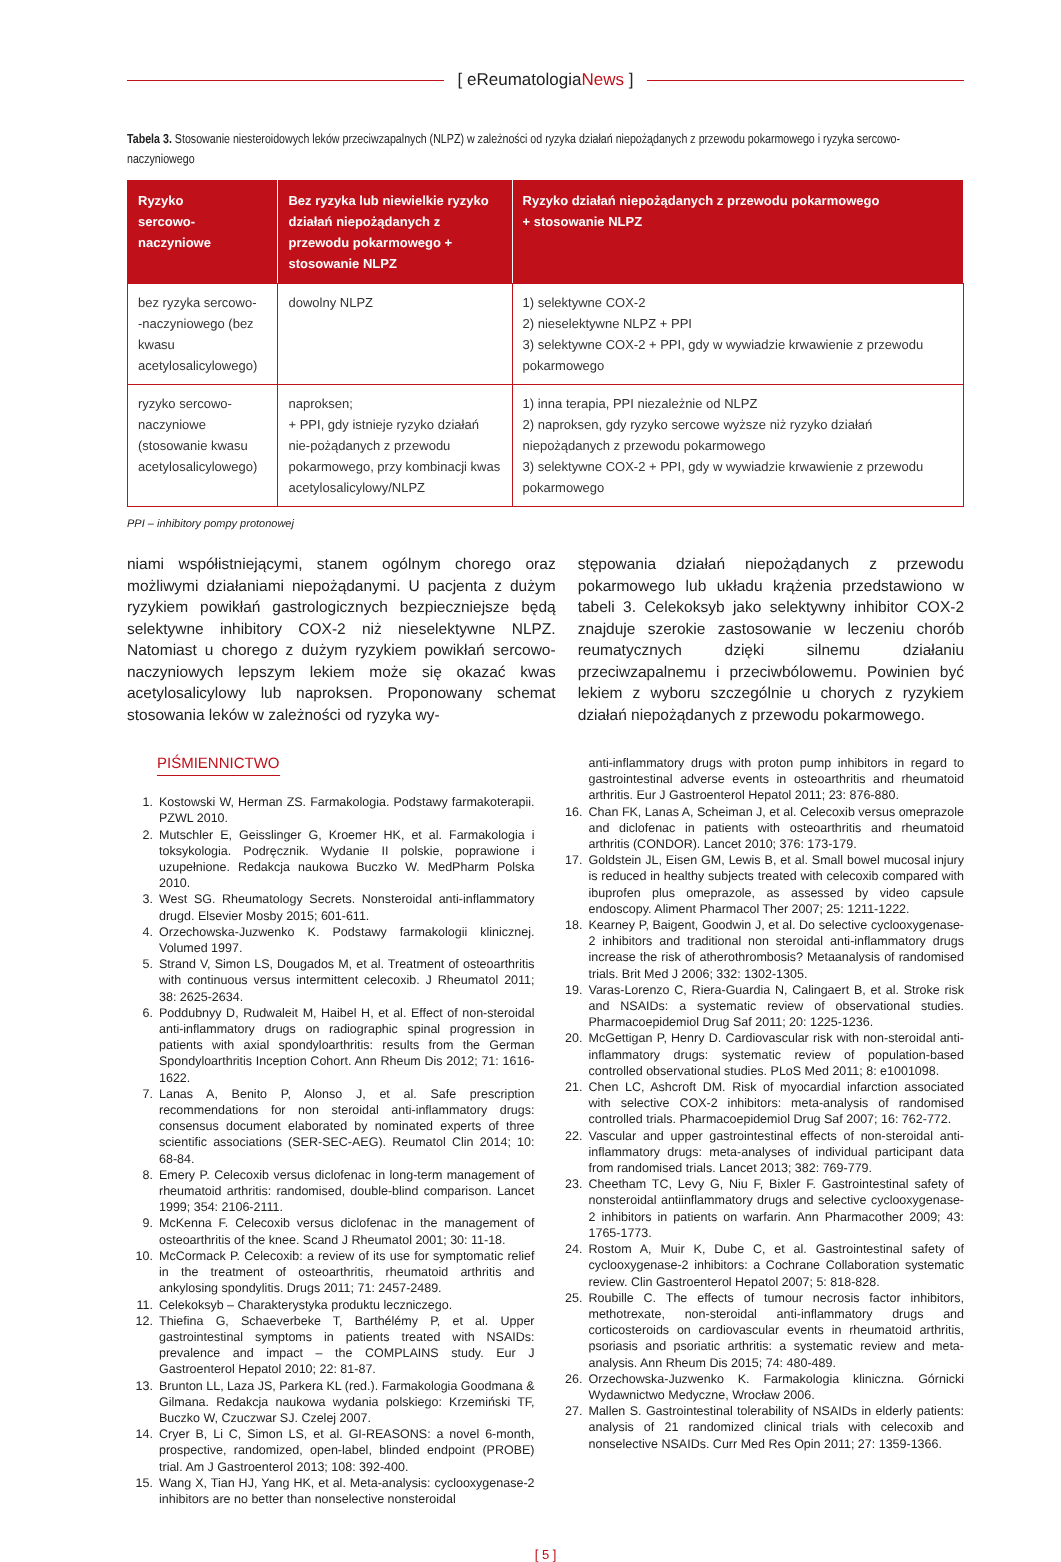[ eReumatologiaNews ]
Tabela 3. Stosowanie niesteroidowych leków przeciwzapalnych (NLPZ) w zależności od ryzyka działań niepożądanych z przewodu pokarmowego i ryzyka sercowo-naczyniowego
| Ryzyko sercowo-naczyniowe | Bez ryzyka lub niewielkie ryzyko działań niepożądanych z przewodu pokarmowego + stosowanie NLPZ | Ryzyko działań niepożądanych z przewodu pokarmowego + stosowanie NLPZ |
| --- | --- | --- |
| bez ryzyka sercowo- -naczyniowego (bez kwasu acetylosalicylowego) | dowolny NLPZ | 1) selektywne COX-2 2) nieselektywne NLPZ + PPI 3) selektywne COX-2 + PPI, gdy w wywiadzie krwawienie z przewodu pokarmowego |
| ryzyko sercowo-naczyniowe (stosowanie kwasu acetylosalicylowego) | naproksen; + PPI, gdy istnieje ryzyko działań nie-pożądanych z przewodu pokarmowego, przy kombinacji kwas acetylosalicylowy/NLPZ | 1) inna terapia, PPI niezależnie od NLPZ 2) naproksen, gdy ryzyko sercowe wyższe niż ryzyko działań niepożądanych z przewodu pokarmowego 3) selektywne COX-2 + PPI, gdy w wywiadzie krwawienie z przewodu pokarmowego |
PPI – inhibitory pompy protonowej
niami współistniejącymi, stanem ogólnym chorego oraz możliwymi działaniami niepożądanymi. U pacjenta z dużym ryzykiem powikłań gastrologicznych bezpieczniejsze będą selektywne inhibitory COX-2 niż nieselektywne NLPZ. Natomiast u chorego z dużym ryzykiem powikłań sercowo-naczyniowych lepszym lekiem może się okazać kwas acetylosalicylowy lub naproksen. Proponowany schemat stosowania leków w zależności od ryzyka wy-
stępowania działań niepożądanych z przewodu pokarmowego lub układu krążenia przedstawiono w tabeli 3. Celekoksyb jako selektywny inhibitor COX-2 znajduje szerokie zastosowanie w leczeniu chorób reumatycznych dzięki silnemu działaniu przeciwzapalnemu i przeciwbólowemu. Powinien być lekiem z wyboru szczególnie u chorych z ryzykiem działań niepożądanych z przewodu pokarmowego.
PIŚMIENNICTWO
1. Kostowski W, Herman ZS. Farmakologia. Podstawy farmakoterapii. PZWL 2010.
2. Mutschler E, Geisslinger G, Kroemer HK, et al. Farmakologia i toksykologia. Podręcznik. Wydanie II polskie, poprawione i uzupełnione. Redakcja naukowa Buczko W. MedPharm Polska 2010.
3. West SG. Rheumatology Secrets. Nonsteroidal anti-inflammatory drugd. Elsevier Mosby 2015; 601-611.
4. Orzechowska-Juzwenko K. Podstawy farmakologii klinicznej. Volumed 1997.
5. Strand V, Simon LS, Dougados M, et al. Treatment of osteoarthritis with continuous versus intermittent celecoxib. J Rheumatol 2011; 38: 2625-2634.
6. Poddubnyy D, Rudwaleit M, Haibel H, et al. Effect of non-steroidal anti-inflammatory drugs on radiographic spinal progression in patients with axial spondyloarthritis: results from the German Spondyloarthritis Inception Cohort. Ann Rheum Dis 2012; 71: 1616-1622.
7. Lanas A, Benito P, Alonso J, et al. Safe prescription recommendations for non steroidal anti-inflammatory drugs: consensus document elaborated by nominated experts of three scientific associations (SER-SEC-AEG). Reumatol Clin 2014; 10: 68-84.
8. Emery P. Celecoxib versus diclofenac in long-term management of rheumatoid arthritis: randomised, double-blind comparison. Lancet 1999; 354: 2106-2111.
9. McKenna F. Celecoxib versus diclofenac in the management of osteoarthritis of the knee. Scand J Rheumatol 2001; 30: 11-18.
10. McCormack P. Celecoxib: a review of its use for symptomatic relief in the treatment of osteoarthritis, rheumatoid arthritis and ankylosing spondylitis. Drugs 2011; 71: 2457-2489.
11. Celekoksyb – Charakterystyka produktu leczniczego.
12. Thiefina G, Schaeverbeke T, Barthélémy P, et al. Upper gastrointestinal symptoms in patients treated with NSAIDs: prevalence and impact – the COMPLAINS study. Eur J Gastroenterol Hepatol 2010; 22: 81-87.
13. Brunton LL, Laza JS, Parkera KL (red.). Farmakologia Goodmana & Gilmana. Redakcja naukowa wydania polskiego: Krzemiński TF, Buczko W, Czuczwar SJ. Czelej 2007.
14. Cryer B, Li C, Simon LS, et al. GI-REASONS: a novel 6-month, prospective, randomized, open-label, blinded endpoint (PROBE) trial. Am J Gastroenterol 2013; 108: 392-400.
15. Wang X, Tian HJ, Yang HK, et al. Meta-analysis: cyclooxygenase-2 inhibitors are no better than nonselective nonsteroidal
anti-inflammatory drugs with proton pump inhibitors in regard to gastrointestinal adverse events in osteoarthritis and rheumatoid arthritis. Eur J Gastroenterol Hepatol 2011; 23: 876-880.
16. Chan FK, Lanas A, Scheiman J, et al. Celecoxib versus omeprazole and diclofenac in patients with osteoarthritis and rheumatoid arthritis (CONDOR). Lancet 2010; 376: 173-179.
17. Goldstein JL, Eisen GM, Lewis B, et al. Small bowel mucosal injury is reduced in healthy subjects treated with celecoxib compared with ibuprofen plus omeprazole, as assessed by video capsule endoscopy. Aliment Pharmacol Ther 2007; 25: 1211-1222.
18. Kearney P, Baigent, Goodwin J, et al. Do selective cyclooxygenase-2 inhibitors and traditional non steroidal anti-inflammatory drugs increase the risk of atherothrombosis? Metaanalysis of randomised trials. Brit Med J 2006; 332: 1302-1305.
19. Varas-Lorenzo C, Riera-Guardia N, Calingaert B, et al. Stroke risk and NSAIDs: a systematic review of observational studies. Pharmacoepidemiol Drug Saf 2011; 20: 1225-1236.
20. McGettigan P, Henry D. Cardiovascular risk with non-steroidal anti-inflammatory drugs: systematic review of population-based controlled observational studies. PLoS Med 2011; 8: e1001098.
21. Chen LC, Ashcroft DM. Risk of myocardial infarction associated with selective COX-2 inhibitors: meta-analysis of randomised controlled trials. Pharmacoepidemiol Drug Saf 2007; 16: 762-772.
22. Vascular and upper gastrointestinal effects of non-steroidal anti-inflammatory drugs: meta-analyses of individual participant data from randomised trials. Lancet 2013; 382: 769-779.
23. Cheetham TC, Levy G, Niu F, Bixler F. Gastrointestinal safety of nonsteroidal antiinflammatory drugs and selective cyclooxygenase-2 inhibitors in patients on warfarin. Ann Pharmacother 2009; 43: 1765-1773.
24. Rostom A, Muir K, Dube C, et al. Gastrointestinal safety of cyclooxygenase-2 inhibitors: a Cochrane Collaboration systematic review. Clin Gastroenterol Hepatol 2007; 5: 818-828.
25. Roubille C. The effects of tumour necrosis factor inhibitors, methotrexate, non-steroidal anti-inflammatory drugs and corticosteroids on cardiovascular events in rheumatoid arthritis, psoriasis and psoriatic arthritis: a systematic review and meta-analysis. Ann Rheum Dis 2015; 74: 480-489.
26. Orzechowska-Juzwenko K. Farmakologia kliniczna. Górnicki Wydawnictwo Medyczne, Wrocław 2006.
27. Mallen S. Gastrointestinal tolerability of NSAIDs in elderly patients: analysis of 21 randomized clinical trials with celecoxib and nonselective NSAIDs. Curr Med Res Opin 2011; 27: 1359-1366.
[ 5 ]